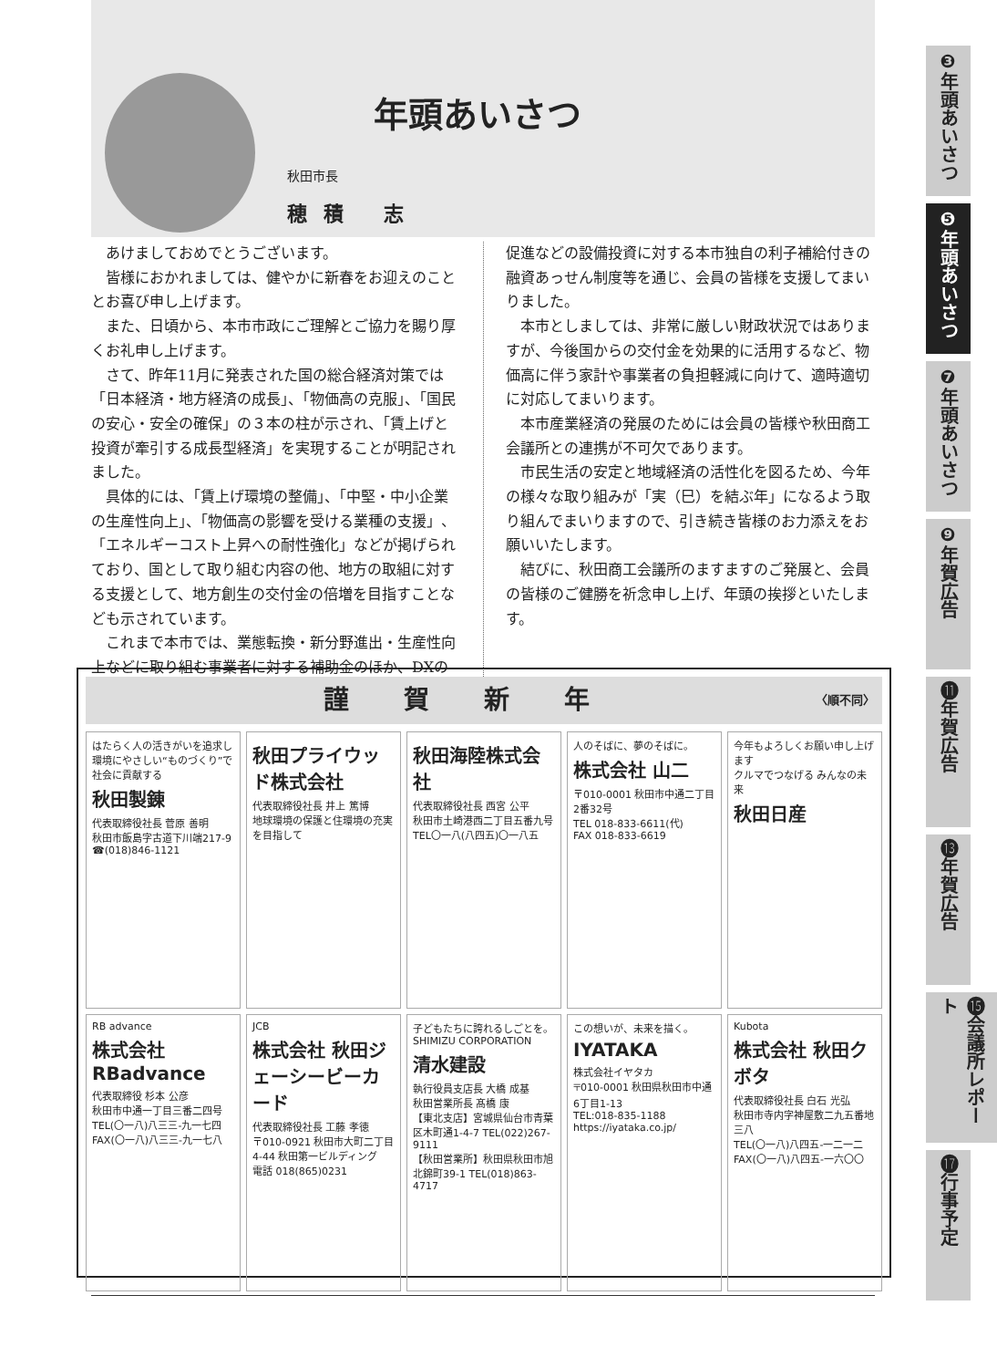年頭あいさつ
秋田市長
穂積 志
あけましておめでとうございます。
皆様におかれましては、健やかに新春をお迎えのこととお喜び申し上げます。
また、日頃から、本市市政にご理解とご協力を賜り厚くお礼申し上げます。
さて、昨年11月に発表された国の総合経済対策では「日本経済・地方経済の成長」、「物価高の克服」、「国民の安心・安全の確保」の３本の柱が示され、「賃上げと投資が牽引する成長型経済」を実現することが明記されました。
具体的には、「賃上げ環境の整備」、「中堅・中小企業の生産性向上」、「物価高の影響を受ける業種の支援」、「エネルギーコスト上昇への耐性強化」などが掲げられており、国として取り組む内容の他、地方の取組に対する支援として、地方創生の交付金の倍増を目指すことなども示されています。
これまで本市では、業態転換・新分野進出・生産性向上などに取り組む事業者に対する補助金のほか、DXの促進などの設備投資に対する本市独自の利子補給付きの融資あっせん制度等を通じ、会員の皆様を支援してまいりました。
本市としましては、非常に厳しい財政状況ではありますが、今後国からの交付金を効果的に活用するなど、物価高に伴う家計や事業者の負担軽減に向けて、適時適切に対応してまいります。
本市産業経済の発展のためには会員の皆様や秋田商工会議所との連携が不可欠であります。
市民生活の安定と地域経済の活性化を図るため、今年の様々な取り組みが「実（巳）を結ぶ年」になるよう取り組んでまいりますので、引き続き皆様のお力添えをお願いいたします。
結びに、秋田商工会議所のますますのご発展と、会員の皆様のご健勝を祈念申し上げ、年頭の挨拶といたします。
謹賀新年 〈順不同〉
はたらく人の活きがいを追求し環境にやさしい“ものづくり”で社会に貢献する
秋田製錬
代表取締役社長 菅原 善明
秋田市飯島字古道下川端217-9
☎(018)846-1121
秋田プライウッド株式会社
代表取締役社長 井上 篤博
地球環境の保護と住環境の充実を目指して
秋田海陸株式会社
代表取締役社長 西宮 公平
秋田市土崎港西二丁目五番九号
TEL〇一八(八四五)〇一八五
人のそばに、夢のそばに。
株式会社 山二
〒010-0001 秋田市中通二丁目2番32号
TEL 018-833-6611(代)
FAX 018-833-6619
今年もよろしくお願い申し上げます
クルマでつなげる みんなの未来
秋田日産
RB advance
株式会社 RBadvance
代表取締役 杉本 公彦
秋田市中通一丁目三番二四号
TEL(〇一八)八三三-九一七四
FAX(〇一八)八三三-九一七八
JCB
株式会社 秋田ジェーシービーカード
代表取締役社長 工藤 孝徳
〒010-0921 秋田市大町二丁目4-44 秋田第一ビルディング
電話 018(865)0231
子どもたちに誇れるしごとを。
SHIMIZU CORPORATION
清水建設
執行役員支店長 大橋 成基
秋田営業所長 髙橋 康
【東北支店】宮城県仙台市青葉区木町通1-4-7 TEL(022)267-9111
【秋田営業所】秋田県秋田市旭北錦町39-1 TEL(018)863-4717
この想いが、未来を描く。
IYATAKA
株式会社イヤタカ
〒010-0001 秋田県秋田市中通6丁目1-13
TEL:018-835-1188
https://iyataka.co.jp/
Kubota
株式会社 秋田クボタ
代表取締役社長 白石 光弘
秋田市寺内字神屋敷二九五番地三八
TEL(〇一八)八四五-一二一二
FAX(〇一八)八四五-一六〇〇
❸年頭あいさつ
❺年頭あいさつ
❼年頭あいさつ
❾年賀広告
⓫年賀広告
⓭年賀広告
⓯会議所レポート
⓱行事予定